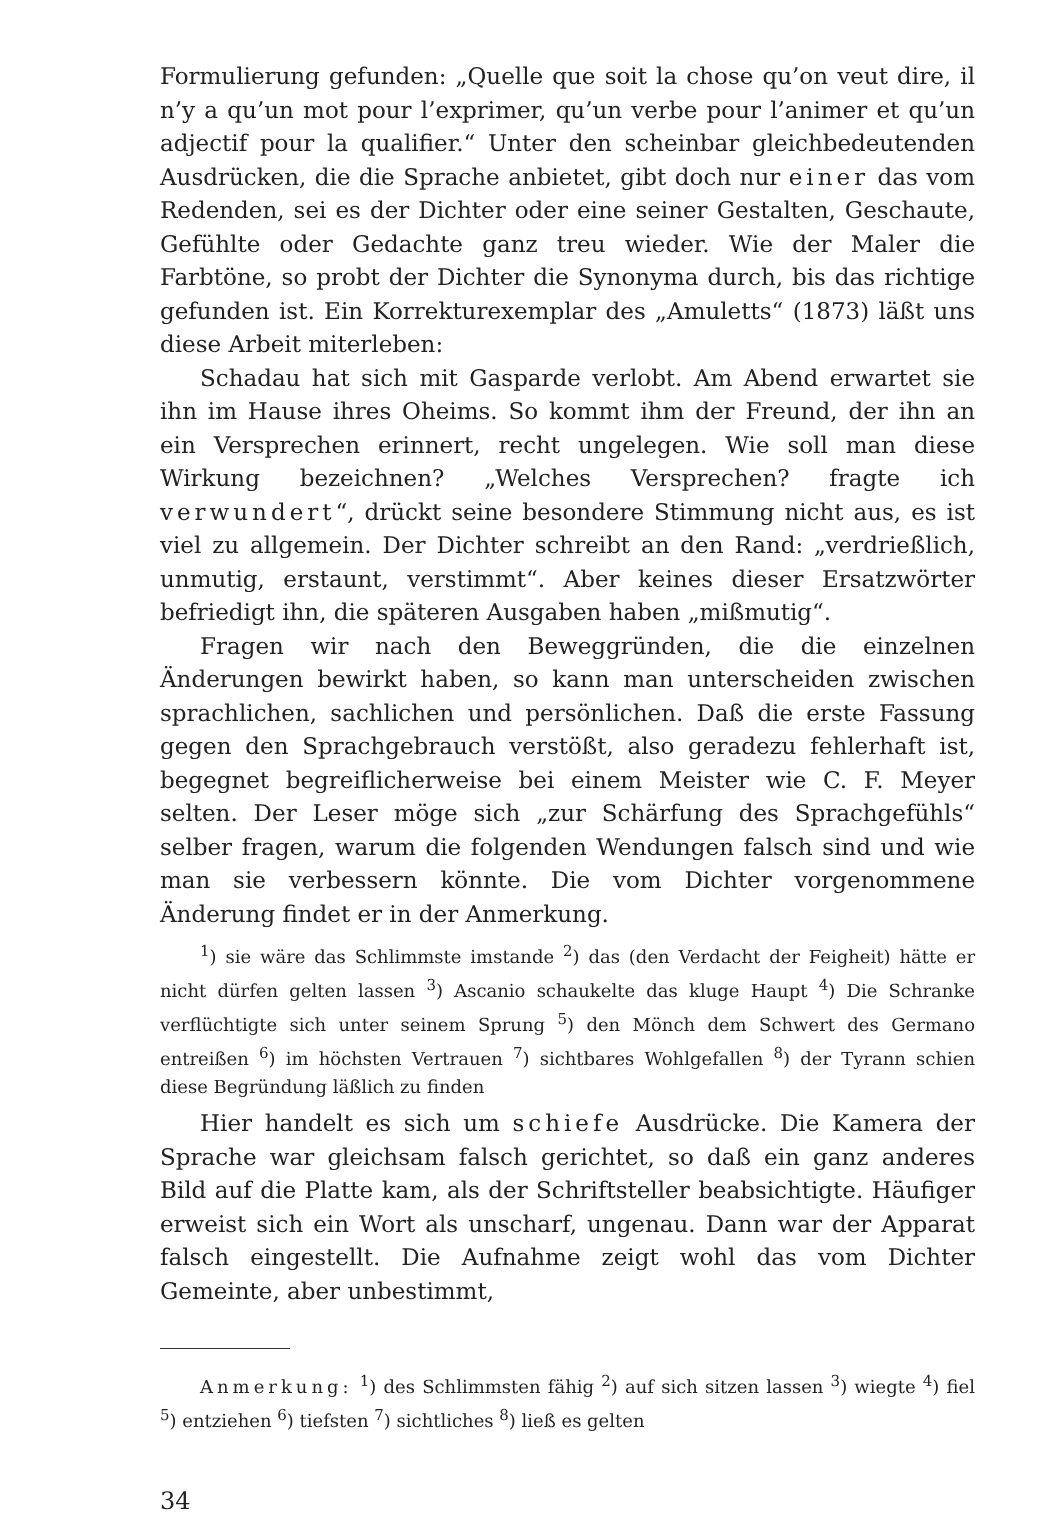Formulierung gefunden: „Quelle que soit la chose qu’on veut dire, il n’y a qu’un mot pour l’exprimer, qu’un verbe pour l’animer et qu’un adjectif pour la qualifier.“ Unter den scheinbar gleichbedeutenden Ausdrücken, die die Sprache anbietet, gibt doch nur einer das vom Redenden, sei es der Dichter oder eine seiner Gestalten, Geschaute, Gefühlte oder Gedachte ganz treu wieder. Wie der Maler die Farbtöne, so probt der Dichter die Synonyma durch, bis das richtige gefunden ist. Ein Korrekturexemplar des „Amuletts“ (1873) läßt uns diese Arbeit miterleben:
Schadau hat sich mit Gasparde verlobt. Am Abend erwartet sie ihn im Hause ihres Oheims. So kommt ihm der Freund, der ihn an ein Versprechen erinnert, recht ungelegen. Wie soll man diese Wirkung bezeichnen? „Welches Versprechen? fragte ich verwundert“, drückt seine besondere Stimmung nicht aus, es ist viel zu allgemein. Der Dichter schreibt an den Rand: „verdrießlich, unmutig, erstaunt, verstimmt“. Aber keines dieser Ersatzwörter befriedigt ihn, die späteren Ausgaben haben „mißmutig“.
Fragen wir nach den Beweggründen, die die einzelnen Änderungen bewirkt haben, so kann man unterscheiden zwischen sprachlichen, sachlichen und persönlichen. Daß die erste Fassung gegen den Sprachgebrauch verstößt, also geradezu fehlerhaft ist, begegnet begreiflicherweise bei einem Meister wie C. F. Meyer selten. Der Leser möge sich „zur Schärfung des Sprachgefühls“ selber fragen, warum die folgenden Wendungen falsch sind und wie man sie verbessern könnte. Die vom Dichter vorgenommene Änderung findet er in der Anmerkung.
<sup>1</sup>) sie wäre das Schlimmste imstande <sup>2</sup>) das (den Verdacht der Feigheit) hätte er nicht dürfen gelten lassen <sup>3</sup>) Ascanio schaukelte das kluge Haupt <sup>4</sup>) Die Schranke verflüchtigte sich unter seinem Sprung <sup>5</sup>) den Mönch dem Schwert des Germano entreißen <sup>6</sup>) im höchsten Vertrauen <sup>7</sup>) sichtbares Wohlgefallen <sup>8</sup>) der Tyrann schien diese Begründung läßlich zu finden
Hier handelt es sich um schiefe Ausdrücke. Die Kamera der Sprache war gleichsam falsch gerichtet, so daß ein ganz anderes Bild auf die Platte kam, als der Schriftsteller beabsichtigte. Häufiger erweist sich ein Wort als unscharf, ungenau. Dann war der Apparat falsch eingestellt. Die Aufnahme zeigt wohl das vom Dichter Gemeinte, aber unbestimmt,
Anmerkung: <sup>1</sup>) des Schlimmsten fähig <sup>2</sup>) auf sich sitzen lassen <sup>3</sup>) wiegte <sup>4</sup>) fiel <sup>5</sup>) entziehen <sup>6</sup>) tiefsten <sup>7</sup>) sichtliches <sup>8</sup>) ließ es gelten
34